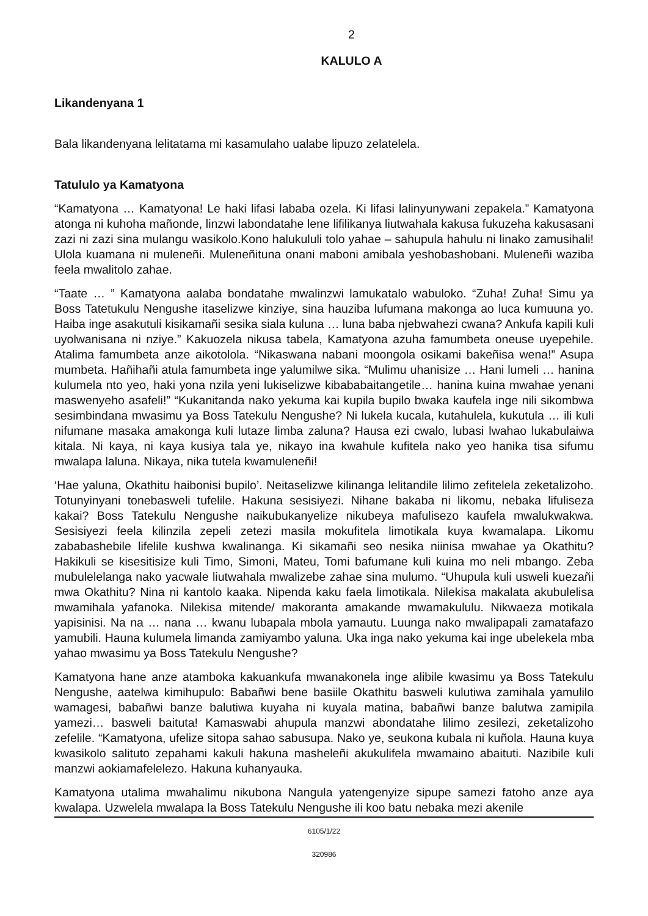2
KALULO A
Likandenyana 1
Bala likandenyana lelitatama mi kasamulaho ualabe lipuzo zelatelela.
Tatululo ya Kamatyona
“Kamatyona … Kamatyona! Le haki lifasi lababa ozela. Ki lifasi lalinyunywani zepakela.” Kamatyona atonga ni kuhoha mañonde, linzwi labondatahe lene lifilikanya liutwahala kakusa fukuzeha kakusasani zazi ni zazi sina mulangu wasikolo.Kono halukululi tolo yahae – sahupula hahulu ni linako zamusihali! Ulola kuamana ni muleneñi. Muleneñituna onani maboni amibala yeshobashobani. Muleneñi waziba feela mwalitolo zahae.
“Taate … ” Kamatyona aalaba bondatahe mwalinzwi lamukatalo wabuloko. “Zuha! Zuha! Simu ya Boss Tatetukulu Nengushe itaselizwe kinziye, sina hauziba lufumana makonga ao luca kumuuna yo. Haiba inge asakutuli kisikamañi sesika siala kuluna … luna baba njebwahezi cwana? Ankufa kapili kuli uyolwanisana ni nziye.” Kakuozela nikusa tabela, Kamatyona azuha famumbeta oneuse uyepehile. Atalima famumbeta anze aikotolola. “Nikaswana nabani moongola osikami bakeñisa wena!” Asupa mumbeta. Hañihañi atula famumbeta inge yalumilwe sika. “Mulimu uhanisize … Hani lumeli … hanina kulumela nto yeo, haki yona nzila yeni lukiselizwe kibababaitangetile… hanina kuina mwahae yenani maswenyeho asafeli!” “Kukanitanda nako yekuma kai kupila bupilo bwaka kaufela inge nili sikombwa sesimbindana mwasimu ya Boss Tatekulu Nengushe? Ni lukela kucala, kutahulela, kukutula … ili kuli nifumane masaka amakonga kuli lutaze limba zaluna? Hausa ezi cwalo, lubasi lwahao lukabulaiwa kitala. Ni kaya, ni kaya kusiya tala ye, nikayo ina kwahule kufitela nako yeo hanika tisa sifumu mwalapa laluna. Nikaya, nika tutela kwamuleneñi!
‘Hae yaluna, Okathitu haibonisi bupilo’. Neitaselizwe kilinanga lelitandile lilimo zefitelela zeketalizoho. Totunyinyani tonebasweli tufelile. Hakuna sesisiyezi. Nihane bakaba ni likomu, nebaka lifuliseza kakai? Boss Tatekulu Nengushe naikubukanyelize nikubeya mafulisezo kaufela mwalukwakwa. Sesisiyezi feela kilinzila zepeli zetezi masila mokufitela limotikala kuya kwamalapa. Likomu zababashebile lifelile kushwa kwalinanga. Ki sikamañi seo nesika niinisa mwahae ya Okathitu? Hakikuli se kisesitisize kuli Timo, Simoni, Mateu, Tomi bafumane kuli kuina mo neli mbango. Zeba mubulelelanga nako yacwale liutwahala mwalizebe zahae sina mulumo. “Uhupula kuli usweli kuezañi mwa Okathitu? Nina ni kantolo kaaka. Nipenda kaku faela limotikala. Nilekisa makalata akubulelisa mwamihala yafanoka. Nilekisa mitende/ makoranta amakande mwamakululu. Nikwaeza motikala yapisinisi. Na na … nana … kwanu lubapala mbola yamautu. Luunga nako mwalipapali zamatafazo yamubili. Hauna kulumela limanda zamiyambo yaluna. Uka inga nako yekuma kai inge ubelekela mba yahao mwasimu ya Boss Tatekulu Nengushe?
Kamatyona hane anze atamboka kakuankufa mwanakonela inge alibile kwasimu ya Boss Tatekulu Nengushe, aatelwa kimihupulo: Babañwi bene basiile Okathitu basweli kulutiwa zamihala yamulilo wamagesi, babañwi banze balutiwa kuyaha ni kuyala matina, babañwi banze balutwa zamipila yamezi… basweli baituta! Kamaswabi ahupula manzwi abondatahe lilimo zesilezi, zeketalizoho zefelile. “Kamatyona, ufelize sitopa sahao sabusupa. Nako ye, seukona kubala ni kuñola. Hauna kuya kwasikolo salituto zepahami kakuli hakuna masheleñi akukulifela mwamaino abaituti. Nazibile kuli manzwi aokiamafelelezo. Hakuna kuhanyauka.
Kamatyona utalima mwahalimu nikubona Nangula yatengenyize sipupe samezi fatoho anze aya kwalapa. Uzwelela mwalapa la Boss Tatekulu Nengushe ili koo batu nebaka mezi akenile
6105/1/22
320986